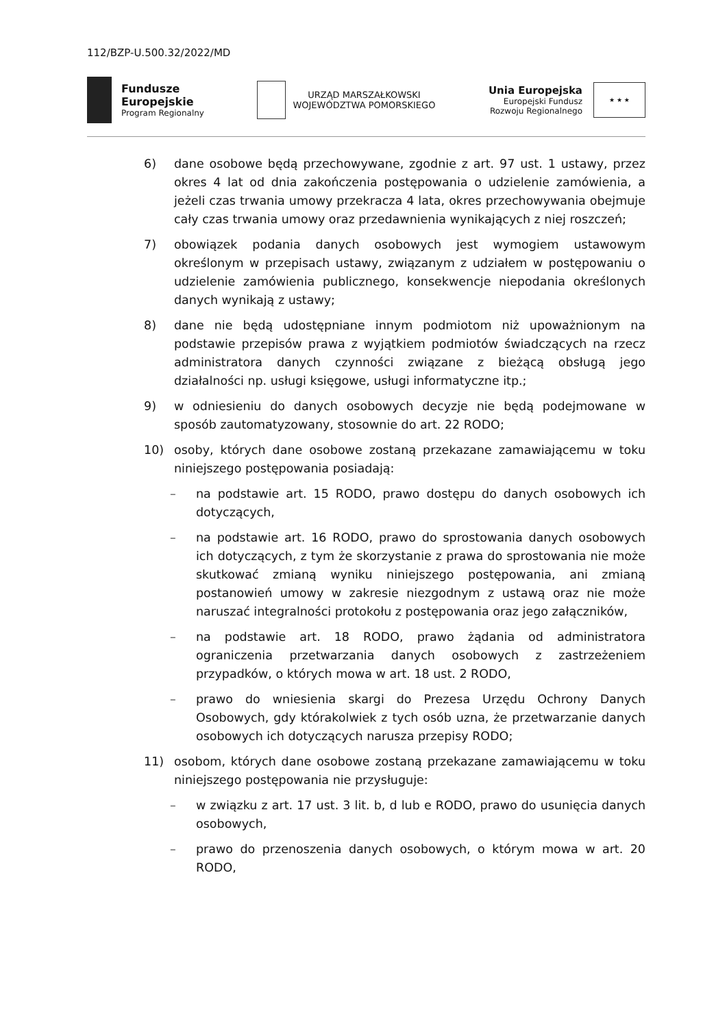112/BZP-U.500.32/2022/MD
Fundusze
Europejskie
Program Regionalny
URZĄD MARSZAŁKOWSKI
WOJEWÓDZTWA POMORSKIEGO
Unia Europejska
Europejski Fundusz
Rozwoju Regionalnego
★ ★ ★
6) dane osobowe będą przechowywane, zgodnie z art. 97 ust. 1 ustawy, przez okres 4 lat od dnia zakończenia postępowania o udzielenie zamówienia, a jeżeli czas trwania umowy przekracza 4 lata, okres przechowywania obejmuje cały czas trwania umowy oraz przedawnienia wynikających z niej roszczeń;
7) obowiązek podania danych osobowych jest wymogiem ustawowym określonym w przepisach ustawy, związanym z udziałem w postępowaniu o udzielenie zamówienia publicznego, konsekwencje niepodania określonych danych wynikają z ustawy;
8) dane nie będą udostępniane innym podmiotom niż upoważnionym na podstawie przepisów prawa z wyjątkiem podmiotów świadczących na rzecz administratora danych czynności związane z bieżącą obsługą jego działalności np. usługi księgowe, usługi informatyczne itp.;
9) w odniesieniu do danych osobowych decyzje nie będą podejmowane w sposób zautomatyzowany, stosownie do art. 22 RODO;
10) osoby, których dane osobowe zostaną przekazane zamawiającemu w toku niniejszego postępowania posiadają:
– na podstawie art. 15 RODO, prawo dostępu do danych osobowych ich dotyczących,
– na podstawie art. 16 RODO, prawo do sprostowania danych osobowych ich dotyczących, z tym że skorzystanie z prawa do sprostowania nie może skutkować zmianą wyniku niniejszego postępowania, ani zmianą postanowień umowy w zakresie niezgodnym z ustawą oraz nie może naruszać integralności protokołu z postępowania oraz jego załączników,
– na podstawie art. 18 RODO, prawo żądania od administratora ograniczenia przetwarzania danych osobowych z zastrzeżeniem przypadków, o których mowa w art. 18 ust. 2 RODO,
– prawo do wniesienia skargi do Prezesa Urzędu Ochrony Danych Osobowych, gdy którakolwiek z tych osób uzna, że przetwarzanie danych osobowych ich dotyczących narusza przepisy RODO;
11) osobom, których dane osobowe zostaną przekazane zamawiającemu w toku niniejszego postępowania nie przysługuje:
– w związku z art. 17 ust. 3 lit. b, d lub e RODO, prawo do usunięcia danych osobowych,
– prawo do przenoszenia danych osobowych, o którym mowa w art. 20 RODO,